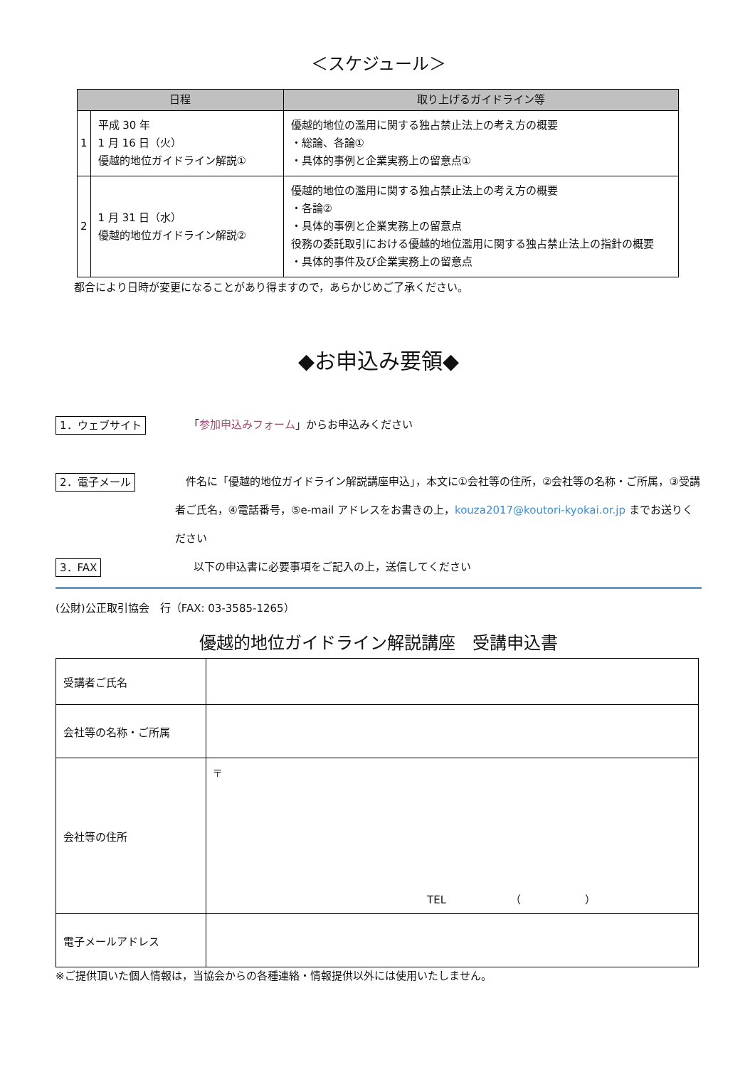＜スケジュール＞
| 日程 | | 取り上げるガイドライン等 |
| --- | --- | --- |
| 1 | 平成 30 年 1 月 16 日（火） 優越的地位ガイドライン解説① | 優越的地位の濫用に関する独占禁止法上の考え方の概要 ・総論、各論① ・具体的事例と企業実務上の留意点① |
| 2 | 1 月 31 日（水） 優越的地位ガイドライン解説② | 優越的地位の濫用に関する独占禁止法上の考え方の概要 ・各論② ・具体的事例と企業実務上の留意点 役務の委託取引における優越的地位濫用に関する独占禁止法上の指針の概要 ・具体的事件及び企業実務上の留意点 |
都合により日時が変更になることがあり得ますので，あらかじめご了承ください。
◆お申込み要領◆
1．ウェブサイト 「参加申込みフォーム」からお申込みください
2．電子メール　件名に「優越的地位ガイドライン解説講座申込」，本文に①会社等の住所，②会社等の名称・ご所属，③受講者ご氏名，④電話番号，⑤e-mail アドレスをお書きの上，kouza2017@koutori-kyokai.or.jp までお送りください
3．FAX 以下の申込書に必要事項をご記入の上，送信してください
(公財)公正取引協会　行（FAX: 03-3585-1265）
優越的地位ガイドライン解説講座　受講申込書
| 受講者ご氏名 | |
| 会社等の名称・ご所属 | |
| 会社等の住所 | 〒 TEL （ ） |
| 電子メールアドレス | |
※ご提供頂いた個人情報は，当協会からの各種連絡・情報提供以外には使用いたしません。